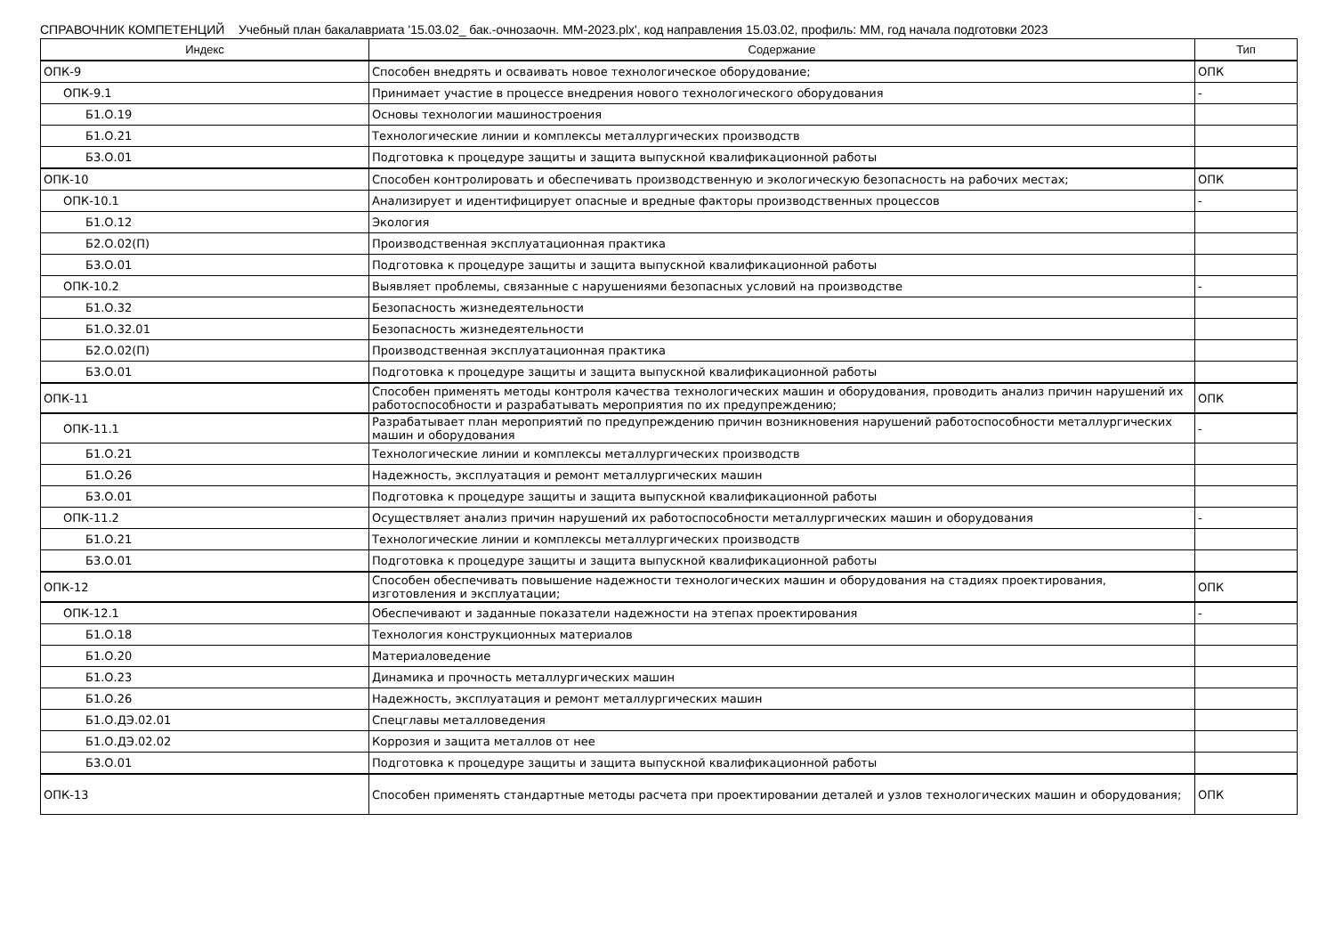СПРАВОЧНИК КОМПЕТЕНЦИЙ Учебный план бакалавриата '15.03.02_ бак.-очнозаочн. ММ-2023.plx', код направления 15.03.02, профиль: ММ, год начала подготовки 2023
| Индекс | Содержание | Тип |
| --- | --- | --- |
| ОПК-9 | Способен внедрять и осваивать новое технологическое оборудование; | ОПК |
| ОПК-9.1 | Принимает участие в процессе внедрения нового технологического оборудования | - |
| Б1.О.19 | Основы технологии машиностроения | |
| Б1.О.21 | Технологические линии и комплексы металлургических производств | |
| Б3.О.01 | Подготовка к процедуре защиты и защита выпускной квалификационной работы | |
| ОПК-10 | Способен контролировать и обеспечивать производственную и экологическую безопасность на рабочих местах; | ОПК |
| ОПК-10.1 | Анализирует и идентифицирует опасные и вредные факторы производственных процессов | - |
| Б1.О.12 | Экология | |
| Б2.О.02(П) | Производственная эксплуатационная практика | |
| Б3.О.01 | Подготовка к процедуре защиты и защита выпускной квалификационной работы | |
| ОПК-10.2 | Выявляет проблемы, связанные с нарушениями безопасных условий на производстве | - |
| Б1.О.32 | Безопасность жизнедеятельности | |
| Б1.О.32.01 | Безопасность жизнедеятельности | |
| Б2.О.02(П) | Производственная эксплуатационная практика | |
| Б3.О.01 | Подготовка к процедуре защиты и защита выпускной квалификационной работы | |
| ОПК-11 | Способен применять методы контроля качества технологических машин и оборудования, проводить анализ причин нарушений их работоспособности и разрабатывать мероприятия по их предупреждению; | ОПК |
| ОПК-11.1 | Разрабатывает план мероприятий по предупреждению причин возникновения нарушений работоспособности металлургических машин и оборудования | - |
| Б1.О.21 | Технологические линии и комплексы металлургических производств | |
| Б1.О.26 | Надежность, эксплуатация и ремонт металлургических машин | |
| Б3.О.01 | Подготовка к процедуре защиты и защита выпускной квалификационной работы | |
| ОПК-11.2 | Осуществляет анализ причин нарушений их работоспособности металлургических машин и оборудования | - |
| Б1.О.21 | Технологические линии и комплексы металлургических производств | |
| Б3.О.01 | Подготовка к процедуре защиты и защита выпускной квалификационной работы | |
| ОПК-12 | Способен обеспечивать повышение надежности технологических машин и оборудования на стадиях проектирования, изготовления и эксплуатации; | ОПК |
| ОПК-12.1 | Обеспечивают и заданные показатели надежности на этепах проектирования | - |
| Б1.О.18 | Технология конструкционных материалов | |
| Б1.О.20 | Материаловедение | |
| Б1.О.23 | Динамика и прочность металлургических машин | |
| Б1.О.26 | Надежность, эксплуатация и ремонт металлургических машин | |
| Б1.О.ДЭ.02.01 | Спецглавы металловедения | |
| Б1.О.ДЭ.02.02 | Коррозия и защита металлов от нее | |
| Б3.О.01 | Подготовка к процедуре защиты и защита выпускной квалификационной работы | |
| ОПК-13 | Способен применять стандартные методы расчета при проектировании деталей и узлов технологических машин и оборудования; | ОПК |